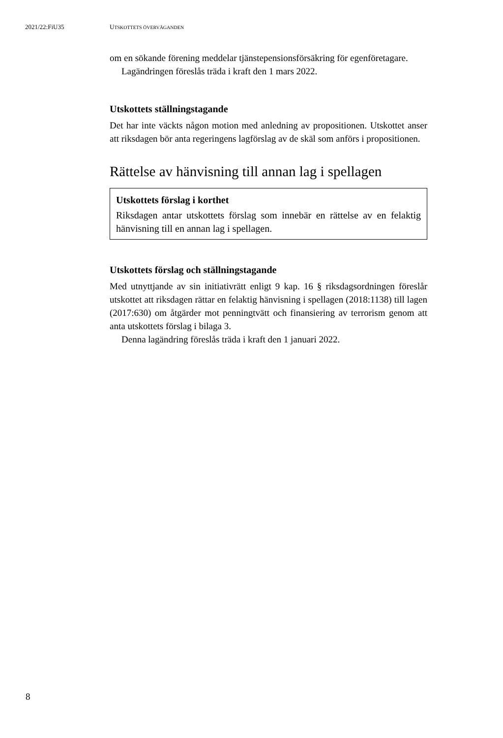2021/22:FiU35 UTSKOTTETS ÖVERVÄGANDEN
om en sökande förening meddelar tjänstepensionsförsäkring för egenföretagare.
Lagändringen föreslås träda i kraft den 1 mars 2022.
Utskottets ställningstagande
Det har inte väckts någon motion med anledning av propositionen. Utskottet anser att riksdagen bör anta regeringens lagförslag av de skäl som anförs i propositionen.
Rättelse av hänvisning till annan lag i spellagen
Utskottets förslag i korthet
Riksdagen antar utskottets förslag som innebär en rättelse av en felaktig hänvisning till en annan lag i spellagen.
Utskottets förslag och ställningstagande
Med utnyttjande av sin initiativrätt enligt 9 kap. 16 § riksdagsordningen föreslår utskottet att riksdagen rättar en felaktig hänvisning i spellagen (2018:1138) till lagen (2017:630) om åtgärder mot penningtvätt och finansiering av terrorism genom att anta utskottets förslag i bilaga 3.
Denna lagändring föreslås träda i kraft den 1 januari 2022.
8